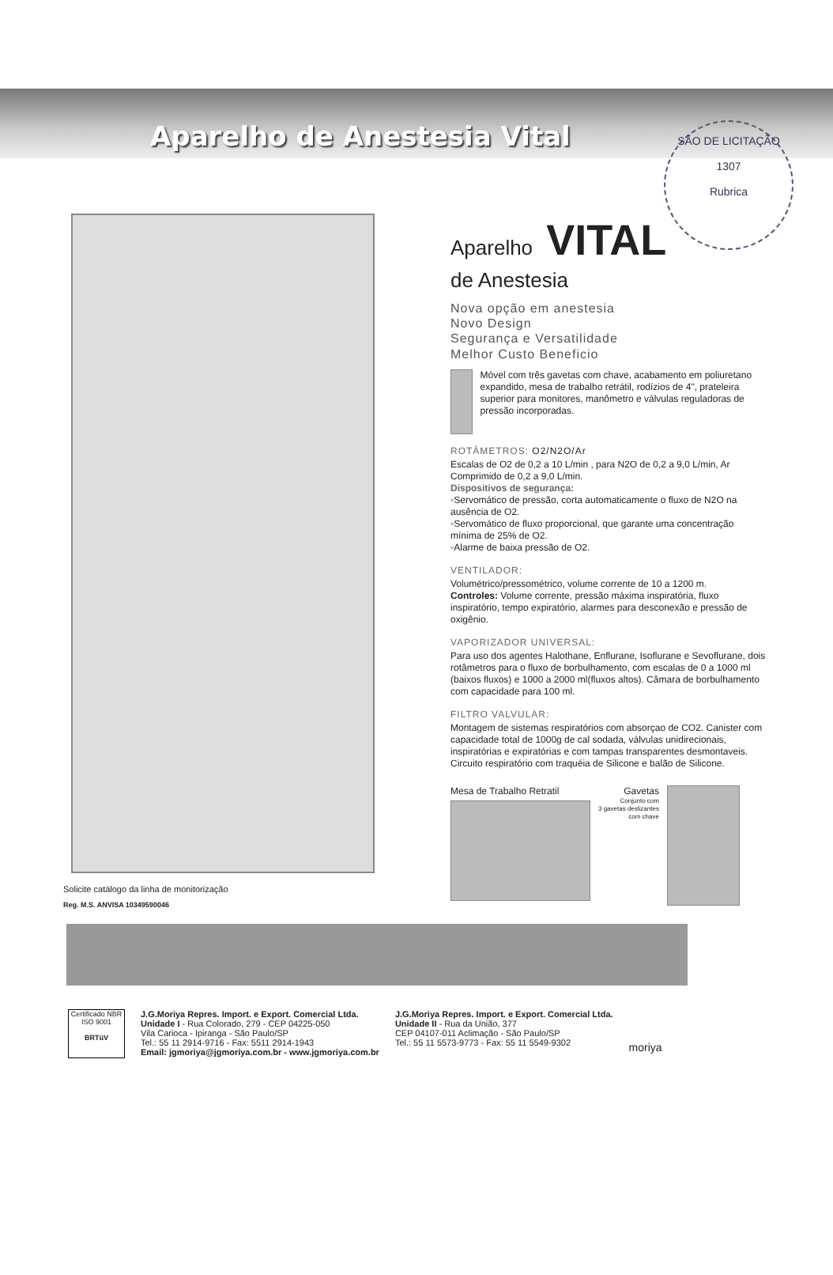SÃO DE LICITAÇÃO
1307
Rubrica
Aparelho de Anestesia Vital
Solicite catálogo da linha de monitorização
Reg. M.S. ANVISA 10349590046
Aparelho VITAL
de Anestesia
Nova opção em anestesia
Novo Design
Segurança e Versatilidade
Melhor Custo Beneficio
Móvel com três gavetas com chave, acabamento em poliuretano expandido, mesa de trabalho retrátil, rodízios de 4", prateleira superior para monitores, manômetro e válvulas reguladoras de pressão incorporadas.
ROTÂMETROS: O2/N2O/Ar
Escalas de O2 de 0,2 a 10 L/min , para N2O de 0,2 a 9,0 L/min, Ar Comprimido de 0,2 a 9,0 L/min.
Dispositivos de segurança:
◦Servomático de pressão, corta automaticamente o fluxo de N2O na ausência de O2.
◦Servomático de fluxo proporcional, que garante uma concentração mínima de 25% de O2.
◦Alarme de baixa pressão de O2.
VENTILADOR:
Volumétrico/pressométrico, volume corrente de 10 a 1200 m.
Controles: Volume corrente, pressão máxima inspiratória, fluxo inspiratório, tempo expiratório, alarmes para desconexão e pressão de oxigênio.
VAPORIZADOR UNIVERSAL:
Para uso dos agentes Halothane, Enflurane, Isoflurane e Sevoflurane, dois rotâmetros para o fluxo de borbulhamento, com escalas de 0 a 1000 ml (baixos fluxos) e 1000 a 2000 ml(fluxos altos). Câmara de borbulhamento com capacidade para 100 ml.
FILTRO VALVULAR:
Montagem de sistemas respiratórios com absorçao de CO2. Canister com capacidade total de 1000g de cal sodada, válvulas unidirecionais, inspiratórias e expiratórias e com tampas transparentes desmontaveis. Circuito respiratório com traquéia de Silicone e balão de Silicone.
Mesa de Trabalho Retratil Gavetas
Conjunto com
3 gavetas deslizantes
com chave
Certificado NBR ISO 9001
BRTüV
J.G.Moriya Repres. Import. e Export. Comercial Ltda.
Unidade I - Rua Colorado, 279 - CEP 04225-050
Vila Carioca - Ipiranga - São Paulo/SP
Tel.: 55 11 2914-9716 - Fax: 5511 2914-1943
Email: jgmoriya@jgmoriya.com.br - www.jgmoriya.com.br
J.G.Moriya Repres. Import. e Export. Comercial Ltda.
Unidade II - Rua da União, 377
CEP 04107-011 Aclimação - São Paulo/SP
Tel.: 55 11 5573-9773 - Fax: 55 11 5549-9302
moriya